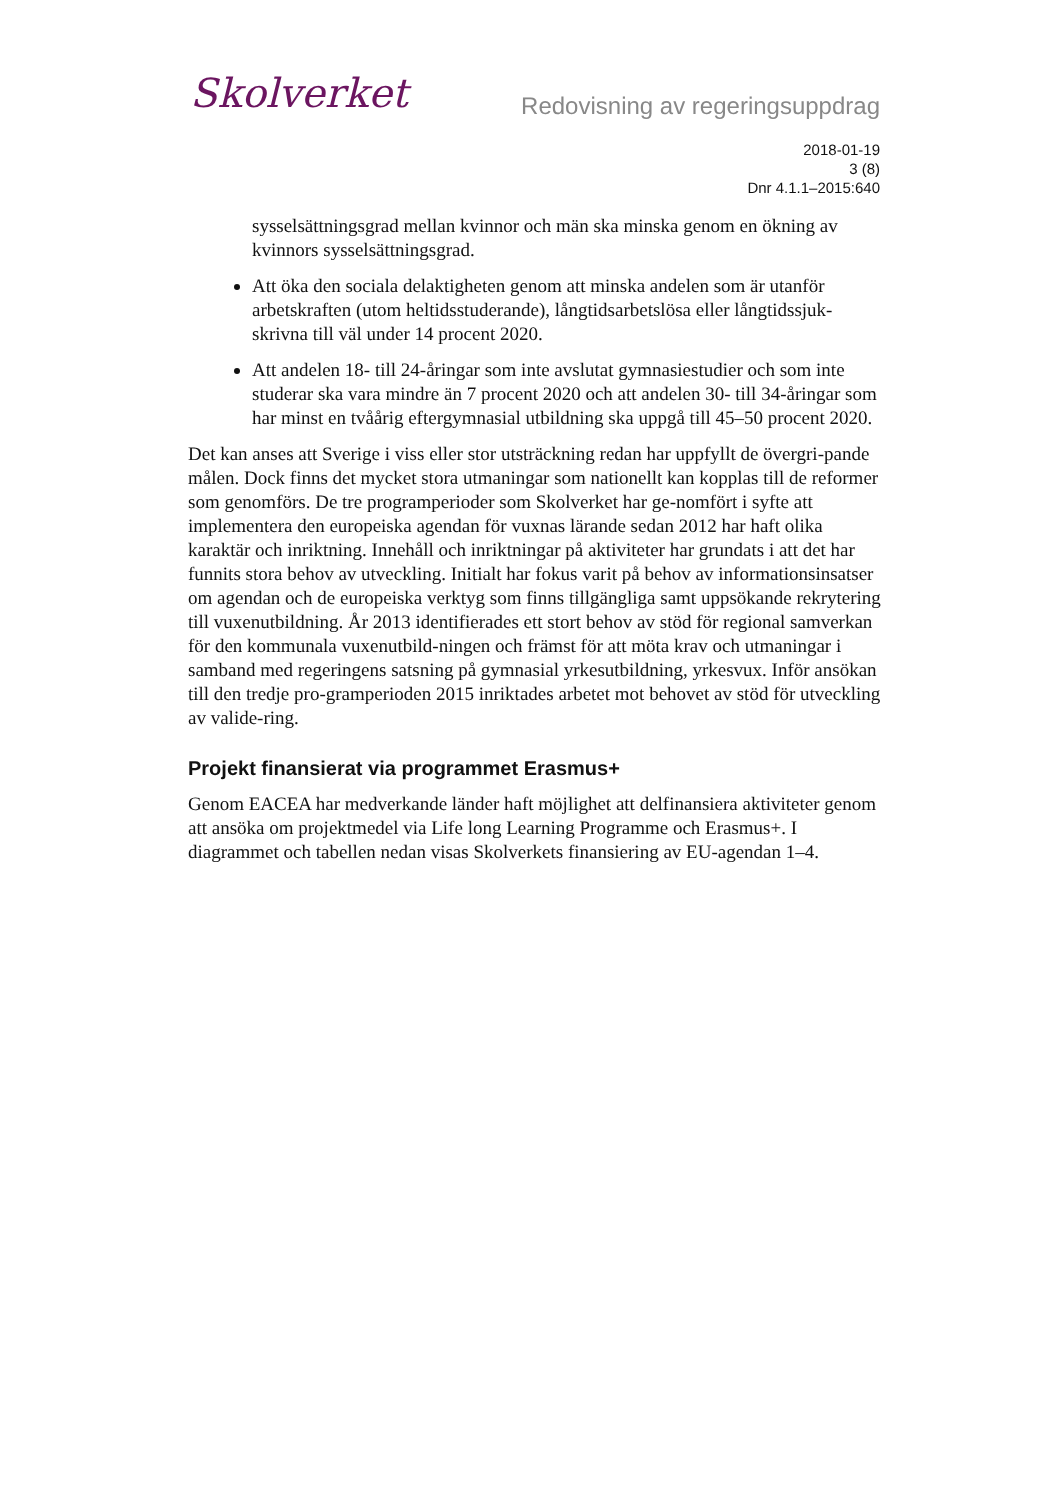Skolverket
Redovisning av regeringsuppdrag
2018-01-19
3 (8)
Dnr 4.1.1–2015:640
sysselsättningsgrad mellan kvinnor och män ska minska genom en ökning av kvinnors sysselsättningsgrad.
Att öka den sociala delaktigheten genom att minska andelen som är utanför arbetskraften (utom heltidsstuderande), långtidsarbetslösa eller långtidssjuk-skrivna till väl under 14 procent 2020.
Att andelen 18- till 24-åringar som inte avslutat gymnasiestudier och som inte studerar ska vara mindre än 7 procent 2020 och att andelen 30- till 34-åringar som har minst en tvåårig eftergymnasial utbildning ska uppgå till 45–50 procent 2020.
Det kan anses att Sverige i viss eller stor utsträckning redan har uppfyllt de övergri-pande målen. Dock finns det mycket stora utmaningar som nationellt kan kopplas till de reformer som genomförs. De tre programperioder som Skolverket har ge-nomfört i syfte att implementera den europeiska agendan för vuxnas lärande sedan 2012 har haft olika karaktär och inriktning. Innehåll och inriktningar på aktiviteter har grundats i att det har funnits stora behov av utveckling. Initialt har fokus varit på behov av informationsinsatser om agendan och de europeiska verktyg som finns tillgängliga samt uppsökande rekrytering till vuxenutbildning. År 2013 identifierades ett stort behov av stöd för regional samverkan för den kommunala vuxenutbild-ningen och främst för att möta krav och utmaningar i samband med regeringens satsning på gymnasial yrkesutbildning, yrkesvux. Inför ansökan till den tredje pro-gramperioden 2015 inriktades arbetet mot behovet av stöd för utveckling av valide-ring.
Projekt finansierat via programmet Erasmus+
Genom EACEA har medverkande länder haft möjlighet att delfinansiera aktiviteter genom att ansöka om projektmedel via Life long Learning Programme och Erasmus+. I diagrammet och tabellen nedan visas Skolverkets finansiering av EU-agendan 1–4.